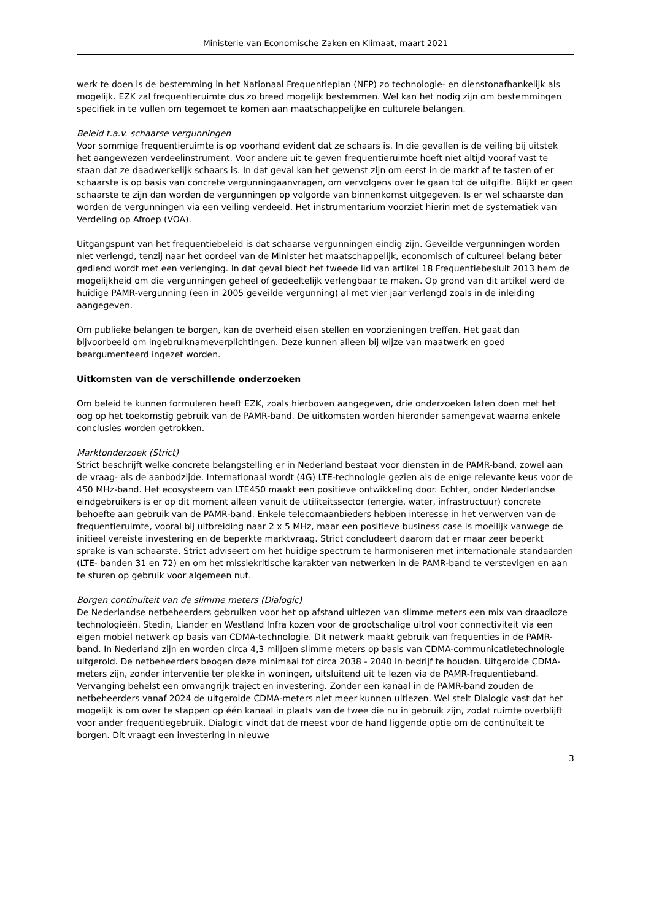Ministerie van Economische Zaken en Klimaat, maart 2021
werk te doen is de bestemming in het Nationaal Frequentieplan (NFP) zo technologie- en dienstonafhankelijk als mogelijk. EZK zal frequentieruimte dus zo breed mogelijk bestemmen. Wel kan het nodig zijn om bestemmingen specifiek in te vullen om tegemoet te komen aan maatschappelijke en culturele belangen.
Beleid t.a.v. schaarse vergunningen
Voor sommige frequentieruimte is op voorhand evident dat ze schaars is. In die gevallen is de veiling bij uitstek het aangewezen verdeelinstrument. Voor andere uit te geven frequentieruimte hoeft niet altijd vooraf vast te staan dat ze daadwerkelijk schaars is. In dat geval kan het gewenst zijn om eerst in de markt af te tasten of er schaarste is op basis van concrete vergunningaanvragen, om vervolgens over te gaan tot de uitgifte. Blijkt er geen schaarste te zijn dan worden de vergunningen op volgorde van binnenkomst uitgegeven. Is er wel schaarste dan worden de vergunningen via een veiling verdeeld. Het instrumentarium voorziet hierin met de systematiek van Verdeling op Afroep (VOA).
Uitgangspunt van het frequentiebeleid is dat schaarse vergunningen eindig zijn. Geveilde vergunningen worden niet verlengd, tenzij naar het oordeel van de Minister het maatschappelijk, economisch of cultureel belang beter gediend wordt met een verlenging. In dat geval biedt het tweede lid van artikel 18 Frequentiebesluit 2013 hem de mogelijkheid om die vergunningen geheel of gedeeltelijk verlengbaar te maken. Op grond van dit artikel werd de huidige PAMR-vergunning (een in 2005 geveilde vergunning) al met vier jaar verlengd zoals in de inleiding aangegeven.
Om publieke belangen te borgen, kan de overheid eisen stellen en voorzieningen treffen. Het gaat dan bijvoorbeeld om ingebruiknameverplichtingen. Deze kunnen alleen bij wijze van maatwerk en goed beargumenteerd ingezet worden.
Uitkomsten van de verschillende onderzoeken
Om beleid te kunnen formuleren heeft EZK, zoals hierboven aangegeven, drie onderzoeken laten doen met het oog op het toekomstig gebruik van de PAMR-band. De uitkomsten worden hieronder samengevat waarna enkele conclusies worden getrokken.
Marktonderzoek (Strict)
Strict beschrijft welke concrete belangstelling er in Nederland bestaat voor diensten in de PAMR-band, zowel aan de vraag- als de aanbodzijde. Internationaal wordt (4G) LTE-technologie gezien als de enige relevante keus voor de 450 MHz-band. Het ecosysteem van LTE450 maakt een positieve ontwikkeling door. Echter, onder Nederlandse eindgebruikers is er op dit moment alleen vanuit de utiliteitssector (energie, water, infrastructuur) concrete behoefte aan gebruik van de PAMR-band. Enkele telecomaanbieders hebben interesse in het verwerven van de frequentieruimte, vooral bij uitbreiding naar 2 x 5 MHz, maar een positieve business case is moeilijk vanwege de initieel vereiste investering en de beperkte marktvraag. Strict concludeert daarom dat er maar zeer beperkt sprake is van schaarste. Strict adviseert om het huidige spectrum te harmoniseren met internationale standaarden (LTE- banden 31 en 72) en om het missiekritische karakter van netwerken in de PAMR-band te verstevigen en aan te sturen op gebruik voor algemeen nut.
Borgen continuïteit van de slimme meters (Dialogic)
De Nederlandse netbeheerders gebruiken voor het op afstand uitlezen van slimme meters een mix van draadloze technologieën. Stedin, Liander en Westland Infra kozen voor de grootschalige uitrol voor connectiviteit via een eigen mobiel netwerk op basis van CDMA-technologie. Dit netwerk maakt gebruik van frequenties in de PAMR-band. In Nederland zijn en worden circa 4,3 miljoen slimme meters op basis van CDMA-communicatietechnologie uitgerold. De netbeheerders beogen deze minimaal tot circa 2038 - 2040 in bedrijf te houden. Uitgerolde CDMA-meters zijn, zonder interventie ter plekke in woningen, uitsluitend uit te lezen via de PAMR-frequentieband. Vervanging behelst een omvangrijk traject en investering. Zonder een kanaal in de PAMR-band zouden de netbeheerders vanaf 2024 de uitgerolde CDMA-meters niet meer kunnen uitlezen. Wel stelt Dialogic vast dat het mogelijk is om over te stappen op één kanaal in plaats van de twee die nu in gebruik zijn, zodat ruimte overblijft voor ander frequentiegebruik. Dialogic vindt dat de meest voor de hand liggende optie om de continuïteit te borgen. Dit vraagt een investering in nieuwe
3